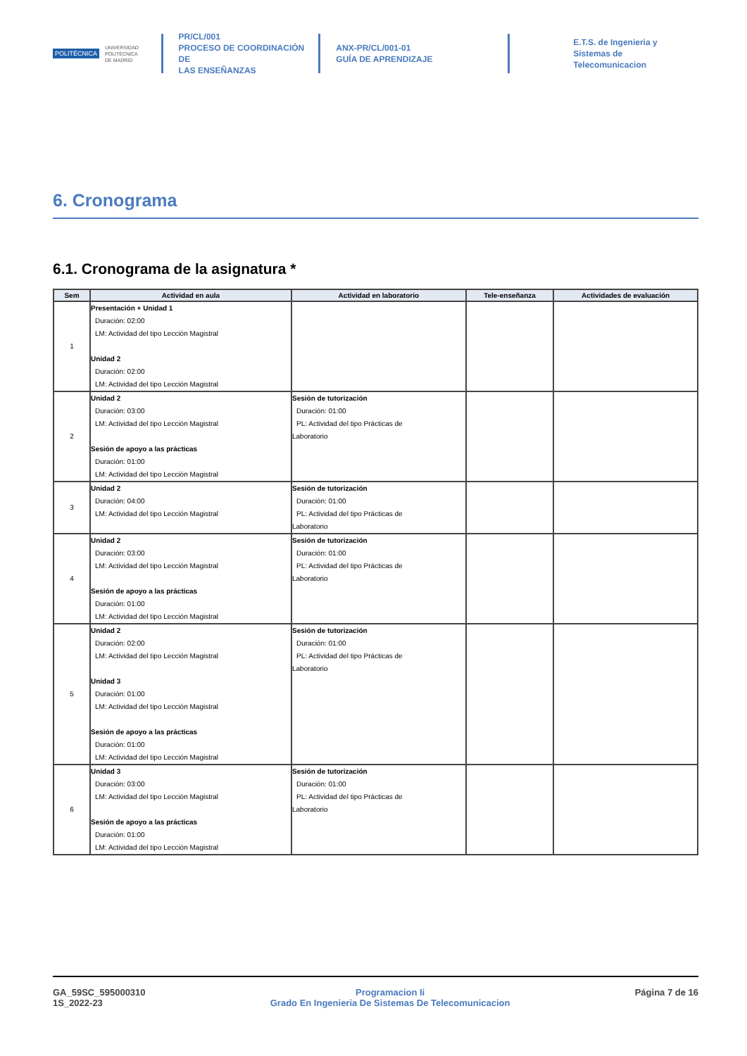POLITÉCNICA UNIVERSIDAD
POLITÉCNICA
DE MADRID
PR/CL/001
PROCESO DE COORDINACIÓN DE
LAS ENSEÑANZAS
ANX-PR/CL/001-01
GUÍA DE APRENDIZAJE
E.T.S. de Ingenieria y
Sistemas de
Telecomunicacion
6. Cronograma
6.1. Cronograma de la asignatura *
| Sem | Actividad en aula | Actividad en laboratorio | Tele-enseñanza | Actividades de evaluación |
| --- | --- | --- | --- | --- |
| 1 | Presentación + Unidad 1 Duración: 02:00 LM: Actividad del tipo Lección Magistral Unidad 2 Duración: 02:00 LM: Actividad del tipo Lección Magistral | | | |
| 2 | Unidad 2 Duración: 03:00 LM: Actividad del tipo Lección Magistral Sesión de apoyo a las prácticas Duración: 01:00 LM: Actividad del tipo Lección Magistral | Sesión de tutorización Duración: 01:00 PL: Actividad del tipo Prácticas de Laboratorio | | |
| 3 | Unidad 2 Duración: 04:00 LM: Actividad del tipo Lección Magistral | Sesión de tutorización Duración: 01:00 PL: Actividad del tipo Prácticas de Laboratorio | | |
| 4 | Unidad 2 Duración: 03:00 LM: Actividad del tipo Lección Magistral Sesión de apoyo a las prácticas Duración: 01:00 LM: Actividad del tipo Lección Magistral | Sesión de tutorización Duración: 01:00 PL: Actividad del tipo Prácticas de Laboratorio | | |
| 5 | Unidad 2 Duración: 02:00 LM: Actividad del tipo Lección Magistral Unidad 3 Duración: 01:00 LM: Actividad del tipo Lección Magistral Sesión de apoyo a las prácticas Duración: 01:00 LM: Actividad del tipo Lección Magistral | Sesión de tutorización Duración: 01:00 PL: Actividad del tipo Prácticas de Laboratorio | | |
| 6 | Unidad 3 Duración: 03:00 LM: Actividad del tipo Lección Magistral Sesión de apoyo a las prácticas Duración: 01:00 LM: Actividad del tipo Lección Magistral | Sesión de tutorización Duración: 01:00 PL: Actividad del tipo Prácticas de Laboratorio | | |
GA_59SC_595000310
1S_2022-23
Programacion Ii
Grado En Ingenieria De Sistemas De Telecomunicacion
Página 7 de 16